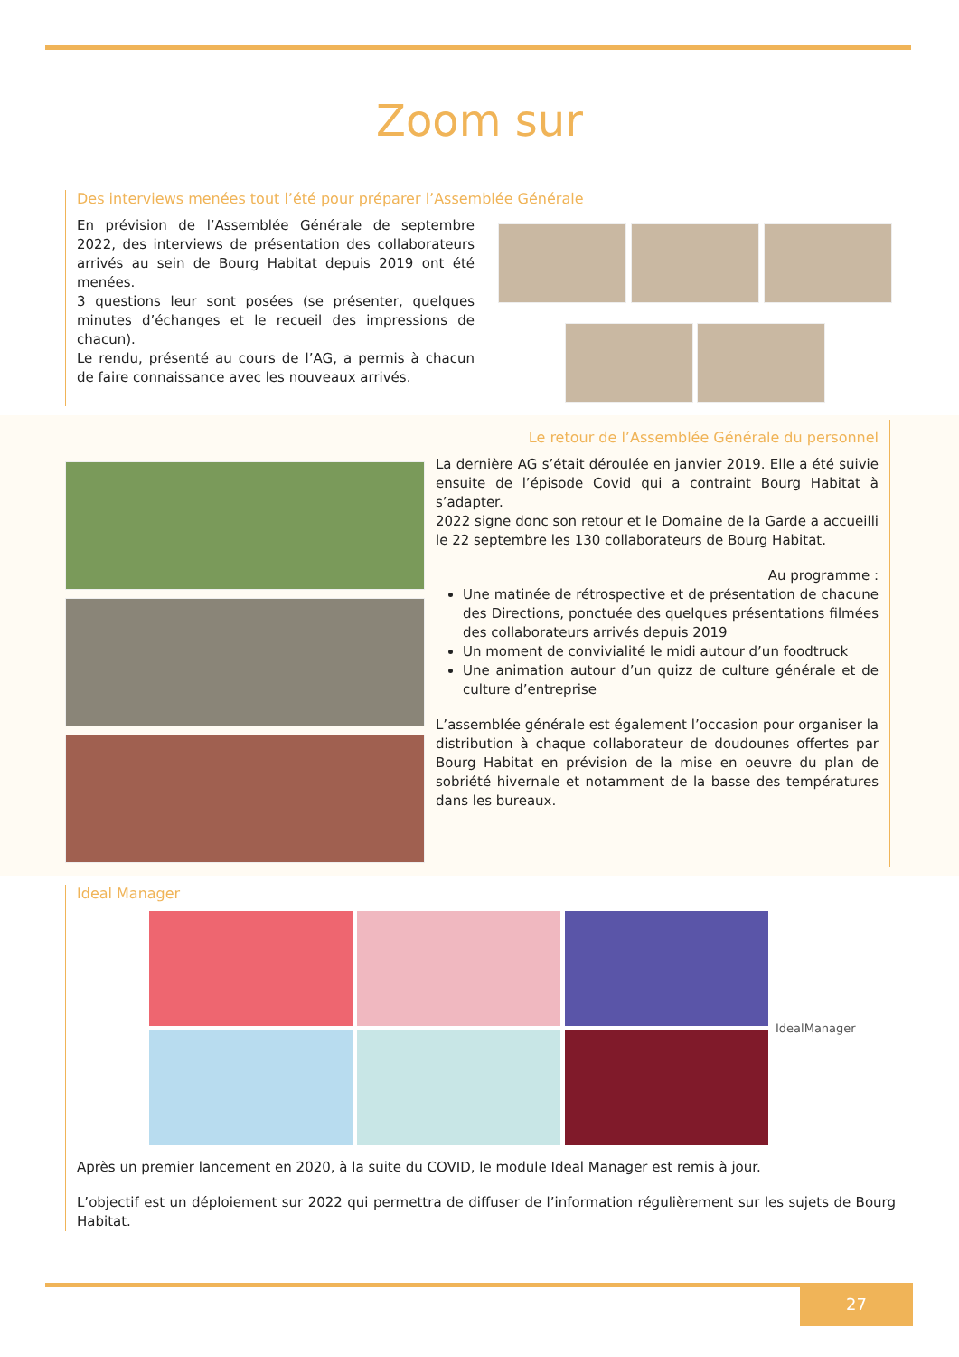Zoom sur
Des interviews menées tout l’été pour préparer l’Assemblée Générale
En prévision de l’Assemblée Générale de septembre 2022, des interviews de présentation des collaborateurs arrivés au sein de Bourg Habitat depuis 2019 ont été menées.
3 questions leur sont posées (se présenter, quelques minutes d’échanges et le recueil des impressions de chacun).
Le rendu, présenté au cours de l’AG, a permis à chacun de faire connaissance avec les nouveaux arrivés.
Le retour de l’Assemblée Générale du personnel
La dernière AG s’était déroulée en janvier 2019. Elle a été suivie ensuite de l’épisode Covid qui a contraint Bourg Habitat à s’adapter.
2022 signe donc son retour et le Domaine de la Garde a accueilli le 22 septembre les 130 collaborateurs de Bourg Habitat.
Au programme :
Une matinée de rétrospective et de présentation de chacune des Directions, ponctuée des quelques présentations filmées des collaborateurs arrivés depuis 2019
Un moment de convivialité le midi autour d’un foodtruck
Une animation autour d’un quizz de culture générale et de culture d’entreprise
L’assemblée générale est également l’occasion pour organiser la distribution à chaque collaborateur de doudounes offertes par Bourg Habitat en prévision de la mise en oeuvre du plan de sobriété hivernale et notamment de la basse des températures dans les bureaux.
Ideal Manager
IdealManager
Après un premier lancement en 2020, à la suite du COVID, le module Ideal Manager est remis à jour.
L’objectif est un déploiement sur 2022 qui permettra de diffuser de l’information régulièrement sur les sujets de Bourg Habitat.
27